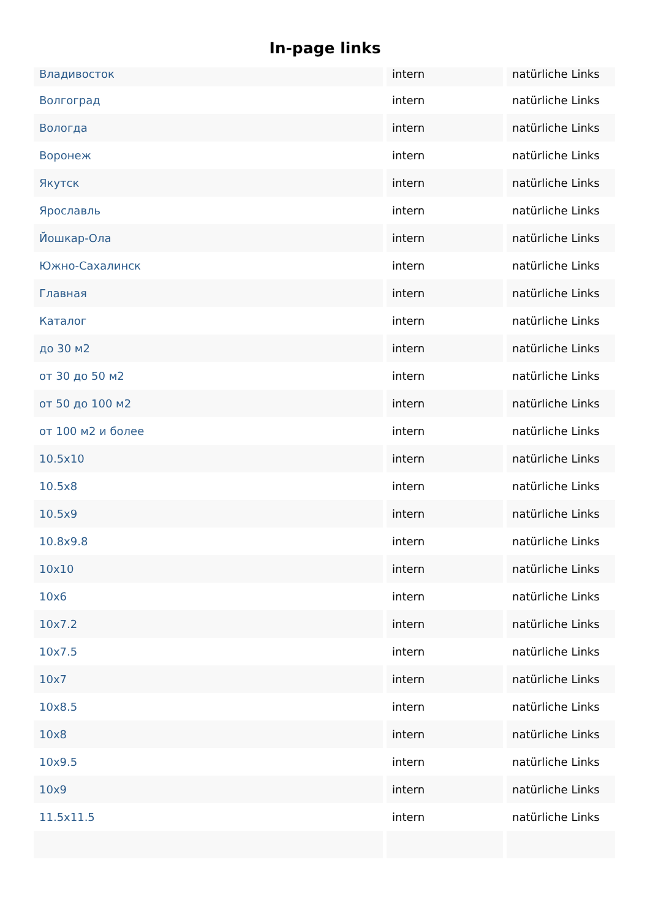In-page links
| Владивосток | intern | natürliche Links |
| Волгоград | intern | natürliche Links |
| Вологда | intern | natürliche Links |
| Воронеж | intern | natürliche Links |
| Якутск | intern | natürliche Links |
| Ярославль | intern | natürliche Links |
| Йошкар-Ола | intern | natürliche Links |
| Южно-Сахалинск | intern | natürliche Links |
| Главная | intern | natürliche Links |
| Каталог | intern | natürliche Links |
| до 30 м2 | intern | natürliche Links |
| от 30 до 50 м2 | intern | natürliche Links |
| от 50 до 100 м2 | intern | natürliche Links |
| от 100 м2 и более | intern | natürliche Links |
| 10.5x10 | intern | natürliche Links |
| 10.5x8 | intern | natürliche Links |
| 10.5x9 | intern | natürliche Links |
| 10.8x9.8 | intern | natürliche Links |
| 10x10 | intern | natürliche Links |
| 10x6 | intern | natürliche Links |
| 10x7.2 | intern | natürliche Links |
| 10x7.5 | intern | natürliche Links |
| 10x7 | intern | natürliche Links |
| 10x8.5 | intern | natürliche Links |
| 10x8 | intern | natürliche Links |
| 10x9.5 | intern | natürliche Links |
| 10x9 | intern | natürliche Links |
| 11.5x11.5 | intern | natürliche Links |